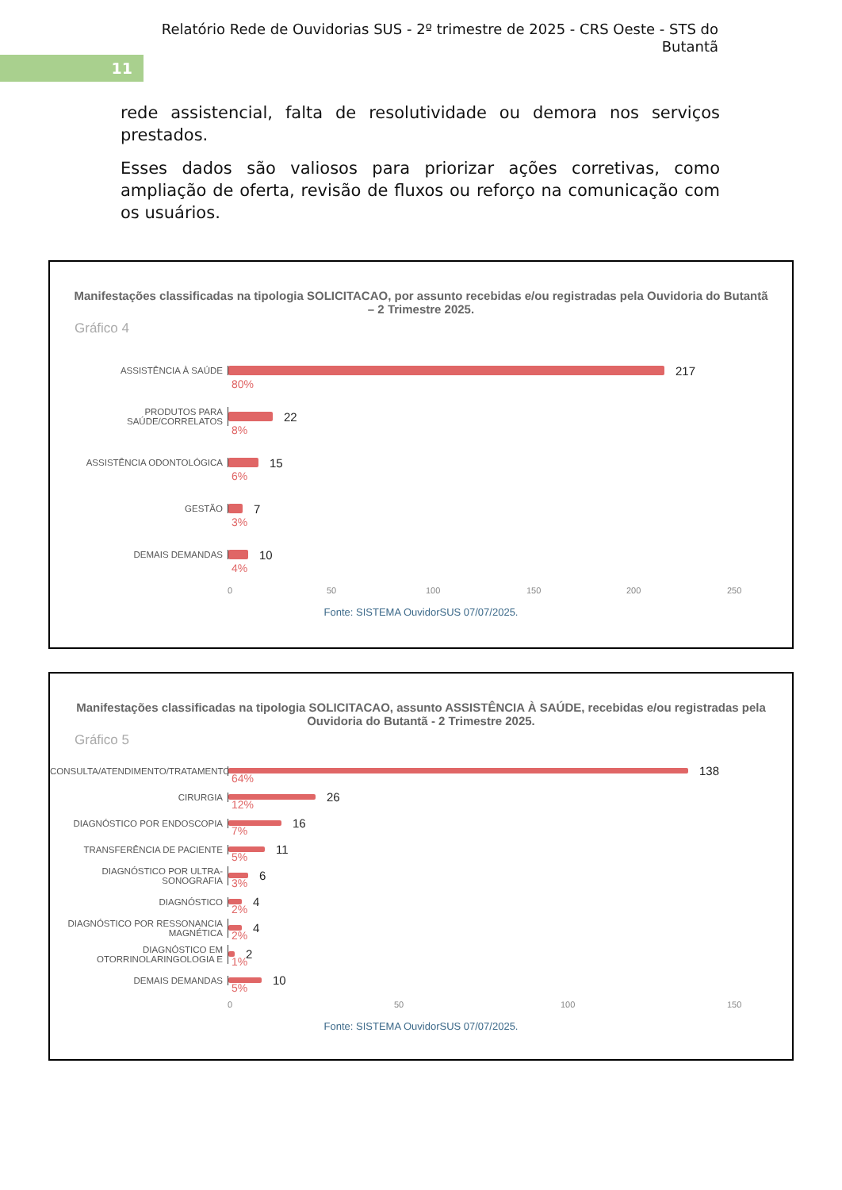Relatório Rede de Ouvidorias SUS - 2º trimestre de 2025 - CRS Oeste - STS do Butantã
11
rede assistencial, falta de resolutividade ou demora nos serviços prestados.
Esses dados são valiosos para priorizar ações corretivas, como ampliação de oferta, revisão de fluxos ou reforço na comunicação com os usuários.
Manifestações classificadas na tipologia SOLICITACAO, por assunto recebidas e/ou registradas pela Ouvidoria do Butantã – 2 Trimestre 2025.
Gráfico 4
ASSISTÊNCIA À SAÚDE
217
80%
PRODUTOS PARA SAÚDE/CORRELATOS
22
8%
ASSISTÊNCIA ODONTOLÓGICA
15
6%
GESTÃO
7
3%
DEMAIS DEMANDAS
10
4%
0 50 100 150 200 250
Fonte: SISTEMA OuvidorSUS 07/07/2025.
Manifestações classificadas na tipologia SOLICITACAO, assunto ASSISTÊNCIA À SAÚDE, recebidas e/ou registradas pela Ouvidoria do Butantã - 2 Trimestre 2025.
Gráfico 5
CONSULTA/ATENDIMENTO/TRATAMENTO
138
64%
CIRURGIA
26
12%
DIAGNÓSTICO POR ENDOSCOPIA
16
7%
TRANSFERÊNCIA DE PACIENTE
11
5%
DIAGNÓSTICO POR ULTRA-SONOGRAFIA
6
3%
DIAGNÓSTICO
4
2%
DIAGNÓSTICO POR RESSONANCIA MAGNÉTICA
4
2%
DIAGNÓSTICO EM OTORRINOLARINGOLOGIA E
2
1%
DEMAIS DEMANDAS
10
5%
0 50 100 150
Fonte: SISTEMA OuvidorSUS 07/07/2025.